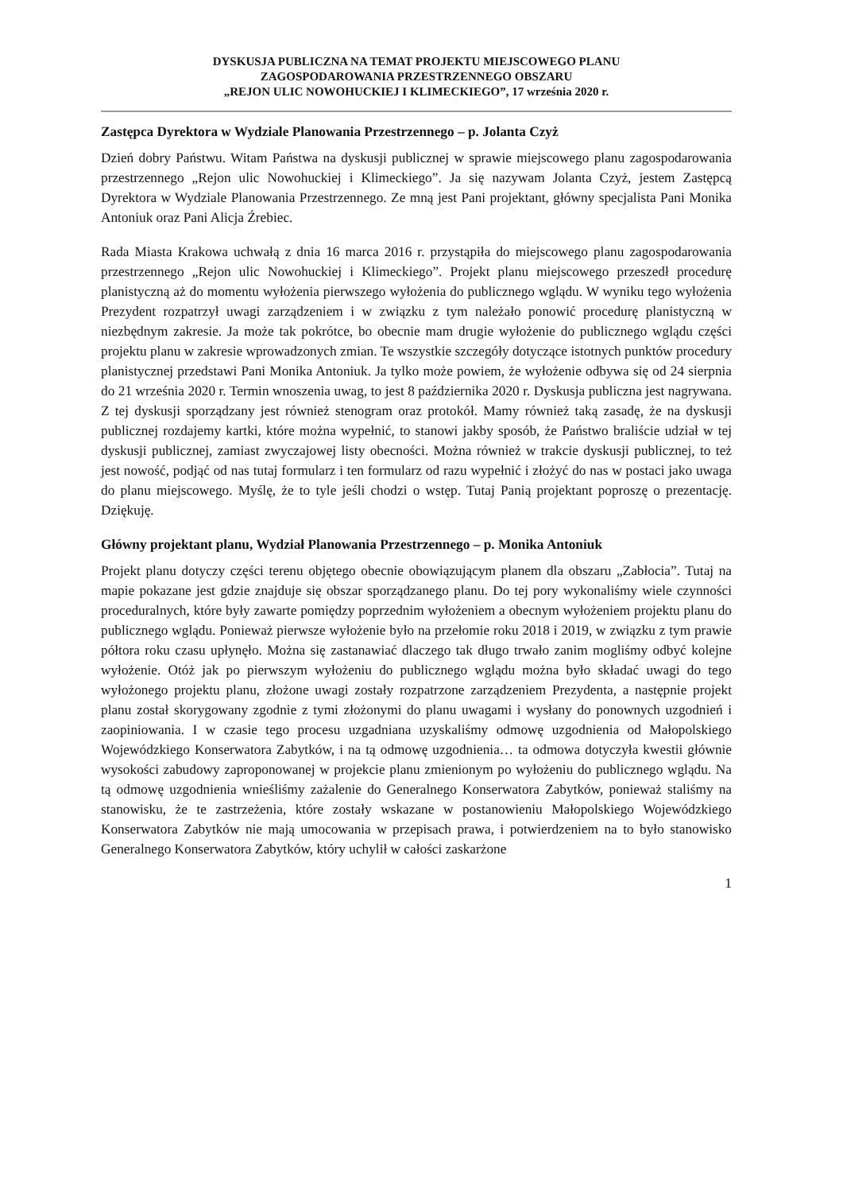DYSKUSJA PUBLICZNA NA TEMAT PROJEKTU MIEJSCOWEGO PLANU
ZAGOSPODAROWANIA PRZESTRZENNEGO OBSZARU
„REJON ULIC NOWOHUCKIEJ I KLIMECKIEGO”, 17 września 2020 r.
Zastępca Dyrektora w Wydziale Planowania Przestrzennego – p. Jolanta Czyż
Dzień dobry Państwu. Witam Państwa na dyskusji publicznej w sprawie miejscowego planu zagospodarowania przestrzennego „Rejon ulic Nowohuckiej i Klimeckiego”. Ja się nazywam Jolanta Czyż, jestem Zastępcą Dyrektora w Wydziale Planowania Przestrzennego. Ze mną jest Pani projektant, główny specjalista Pani Monika Antoniuk oraz Pani Alicja Źrebiec.
Rada Miasta Krakowa uchwałą z dnia 16 marca 2016 r. przystąpiła do miejscowego planu zagospodarowania przestrzennego „Rejon ulic Nowohuckiej i Klimeckiego”. Projekt planu miejscowego przeszedł procedurę planistyczną aż do momentu wyłożenia pierwszego wyłożenia do publicznego wglądu. W wyniku tego wyłożenia Prezydent rozpatrzył uwagi zarządzeniem i w związku z tym należało ponowić procedurę planistyczną w niezbędnym zakresie. Ja może tak pokrótce, bo obecnie mam drugie wyłożenie do publicznego wglądu części projektu planu w zakresie wprowadzonych zmian. Te wszystkie szczegóły dotyczące istotnych punktów procedury planistycznej przedstawi Pani Monika Antoniuk. Ja tylko może powiem, że wyłożenie odbywa się od 24 sierpnia do 21 września 2020 r. Termin wnoszenia uwag, to jest 8 października 2020 r. Dyskusja publiczna jest nagrywana. Z tej dyskusji sporządzany jest również stenogram oraz protokół. Mamy również taką zasadę, że na dyskusji publicznej rozdajemy kartki, które można wypełnić, to stanowi jakby sposób, że Państwo braliście udział w tej dyskusji publicznej, zamiast zwyczajowej listy obecności. Można również w trakcie dyskusji publicznej, to też jest nowość, podjąć od nas tutaj formularz i ten formularz od razu wypełnić i złożyć do nas w postaci jako uwaga do planu miejscowego. Myślę, że to tyle jeśli chodzi o wstęp. Tutaj Panią projektant poproszę o prezentację. Dziękuję.
Główny projektant planu, Wydział Planowania Przestrzennego – p. Monika Antoniuk
Projekt planu dotyczy części terenu objętego obecnie obowiązującym planem dla obszaru „Zabłocia”. Tutaj na mapie pokazane jest gdzie znajduje się obszar sporządzanego planu. Do tej pory wykonaliśmy wiele czynności proceduralnych, które były zawarte pomiędzy poprzednim wyłożeniem a obecnym wyłożeniem projektu planu do publicznego wglądu. Ponieważ pierwsze wyłożenie było na przełomie roku 2018 i 2019, w związku z tym prawie półtora roku czasu upłynęło. Można się zastanawiać dlaczego tak długo trwało zanim mogliśmy odbyć kolejne wyłożenie. Otóż jak po pierwszym wyłożeniu do publicznego wglądu można było składać uwagi do tego wyłożonego projektu planu, złożone uwagi zostały rozpatrzone zarządzeniem Prezydenta, a następnie projekt planu został skorygowany zgodnie z tymi złożonymi do planu uwagami i wysłany do ponownych uzgodnień i zaopiniowania. I w czasie tego procesu uzgadniana uzyskaliśmy odmowę uzgodnienia od Małopolskiego Wojewódzkiego Konserwatora Zabytków, i na tą odmowę uzgodnienia… ta odmowa dotyczyła kwestii głównie wysokości zabudowy zaproponowanej w projekcie planu zmienionym po wyłożeniu do publicznego wglądu. Na tą odmowę uzgodnienia wnieśliśmy zażalenie do Generalnego Konserwatora Zabytków, ponieważ staliśmy na stanowisku, że te zastrzeżenia, które zostały wskazane w postanowieniu Małopolskiego Wojewódzkiego Konserwatora Zabytków nie mają umocowania w przepisach prawa, i potwierdzeniem na to było stanowisko Generalnego Konserwatora Zabytków, który uchylił w całości zaskarżone
1